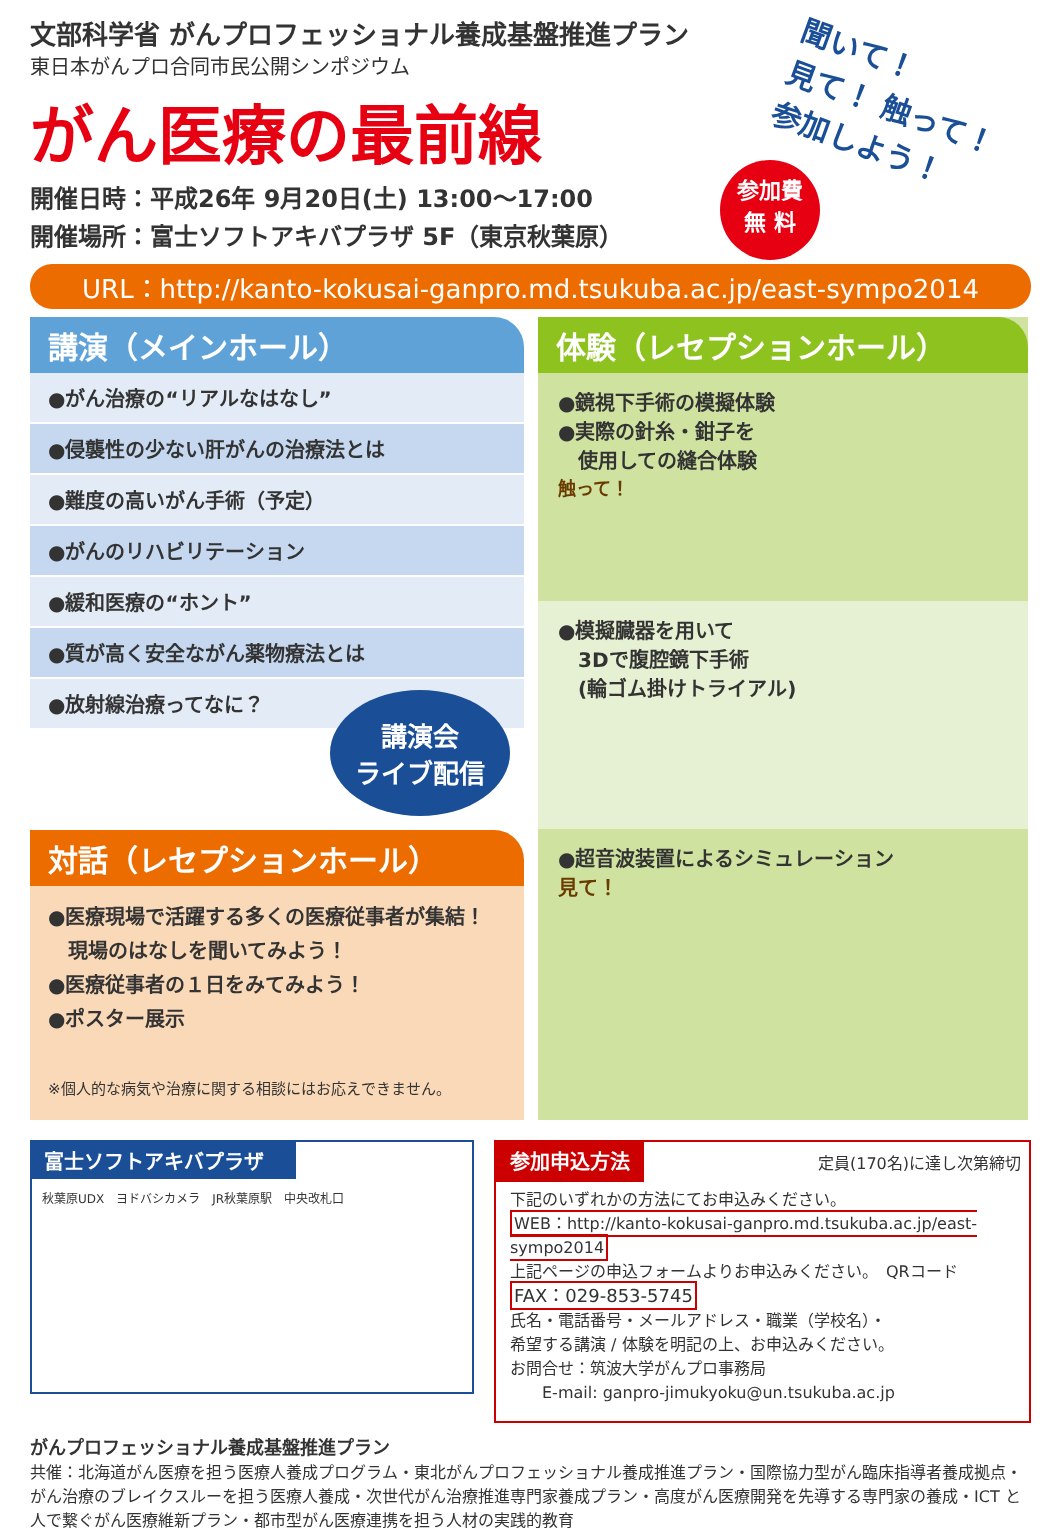聞いて！
見て！ 触って！
参加しよう！
参加費
無 料
文部科学省 がんプロフェッショナル養成基盤推進プラン
東日本がんプロ合同市民公開シンポジウム
がん医療の最前線
開催日時：平成26年 9月20日(土) 13:00〜17:00
開催場所：富士ソフトアキバプラザ 5F（東京秋葉原）
URL：http://kanto-kokusai-ganpro.md.tsukuba.ac.jp/east-sympo2014
講演（メインホール）
●がん治療の“リアルなはなし”
●侵襲性の少ない肝がんの治療法とは
●難度の高いがん手術（予定）
●がんのリハビリテーション
●緩和医療の“ホント”
●質が高く安全ながん薬物療法とは
●放射線治療ってなに？
講演会
ライブ配信
対話（レセプションホール）
●医療現場で活躍する多くの医療従事者が集結！
　現場のはなしを聞いてみよう！
●医療従事者の１日をみてみよう！
●ポスター展示
※個人的な病気や治療に関する相談にはお応えできません。
体験（レセプションホール）
●鏡視下手術の模擬体験
●実際の針糸・鉗子を
　使用しての縫合体験
触って！
●模擬臓器を用いて
　3Dで腹腔鏡下手術
　(輪ゴム掛けトライアル)
●超音波装置によるシミュレーション
見て！
富士ソフトアキバプラザ
秋葉原UDX　ヨドバシカメラ　JR秋葉原駅　中央改札口
参加申込方法 定員(170名)に達し次第締切
下記のいずれかの方法にてお申込みください。
WEB：http://kanto-kokusai-ganpro.md.tsukuba.ac.jp/east-sympo2014
上記ページの申込フォームよりお申込みください。　QRコード
FAX：029-853-5745
氏名・電話番号・メールアドレス・職業（学校名）・
希望する講演 / 体験を明記の上、お申込みください。
お問合せ：筑波大学がんプロ事務局
　　E-mail: ganpro-jimukyoku@un.tsukuba.ac.jp
がんプロフェッショナル養成基盤推進プラン
共催：北海道がん医療を担う医療人養成プログラム・東北がんプロフェッショナル養成推進プラン・国際協力型がん臨床指導者養成拠点・がん治療のブレイクスルーを担う医療人養成・次世代がん治療推進専門家養成プラン・高度がん医療開発を先導する専門家の養成・ICT と人で繋ぐがん医療維新プラン・都市型がん医療連携を担う人材の実践的教育